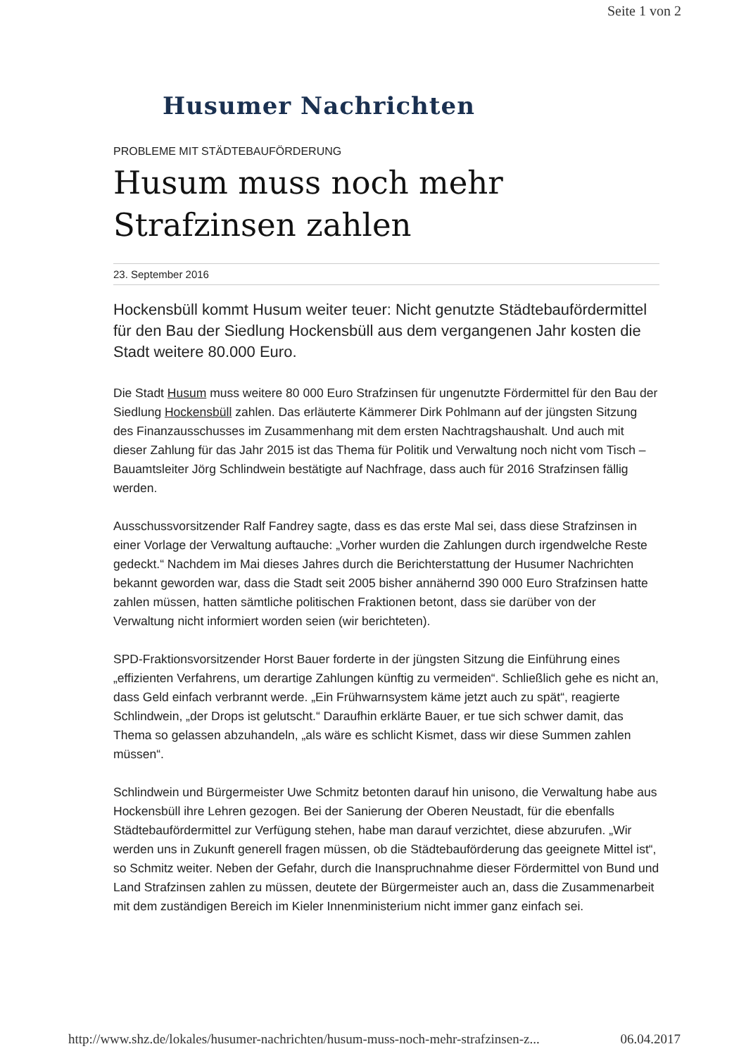Seite 1 von 2
Husumer Nachrichten
PROBLEME MIT STÄDTEBAUFÖRDERUNG
Husum muss noch mehr Strafzinsen zahlen
23. September 2016
Hockensbüll kommt Husum weiter teuer: Nicht genutzte Städtebaufördermittel für den Bau der Siedlung Hockensbüll aus dem vergangenen Jahr kosten die Stadt weitere 80.000 Euro.
Die Stadt Husum muss weitere 80 000 Euro Strafzinsen für ungenutzte Fördermittel für den Bau der Siedlung Hockensbüll zahlen. Das erläuterte Kämmerer Dirk Pohlmann auf der jüngsten Sitzung des Finanzausschusses im Zusammenhang mit dem ersten Nachtragshaushalt. Und auch mit dieser Zahlung für das Jahr 2015 ist das Thema für Politik und Verwaltung noch nicht vom Tisch – Bauamtsleiter Jörg Schlindwein bestätigte auf Nachfrage, dass auch für 2016 Strafzinsen fällig werden.
Ausschussvorsitzender Ralf Fandrey sagte, dass es das erste Mal sei, dass diese Strafzinsen in einer Vorlage der Verwaltung auftauche: „Vorher wurden die Zahlungen durch irgendwelche Reste gedeckt.“ Nachdem im Mai dieses Jahres durch die Berichterstattung der Husumer Nachrichten bekannt geworden war, dass die Stadt seit 2005 bisher annähernd 390 000 Euro Strafzinsen hatte zahlen müssen, hatten sämtliche politischen Fraktionen betont, dass sie darüber von der Verwaltung nicht informiert worden seien (wir berichteten).
SPD-Fraktionsvorsitzender Horst Bauer forderte in der jüngsten Sitzung die Einführung eines „effizienten Verfahrens, um derartige Zahlungen künftig zu vermeiden“. Schließlich gehe es nicht an, dass Geld einfach verbrannt werde. „Ein Frühwarnsystem käme jetzt auch zu spät“, reagierte Schlindwein, „der Drops ist gelutscht.“ Daraufhin erklärte Bauer, er tue sich schwer damit, das Thema so gelassen abzuhandeln, „als wäre es schlicht Kismet, dass wir diese Summen zahlen müssen“.
Schlindwein und Bürgermeister Uwe Schmitz betonten darauf hin unisono, die Verwaltung habe aus Hockensbüll ihre Lehren gezogen. Bei der Sanierung der Oberen Neustadt, für die ebenfalls Städtebaufördermittel zur Verfügung stehen, habe man darauf verzichtet, diese abzurufen. „Wir werden uns in Zukunft generell fragen müssen, ob die Städtebauförderung das geeignete Mittel ist“, so Schmitz weiter. Neben der Gefahr, durch die Inanspruchnahme dieser Fördermittel von Bund und Land Strafzinsen zahlen zu müssen, deutete der Bürgermeister auch an, dass die Zusammenarbeit mit dem zuständigen Bereich im Kieler Innenministerium nicht immer ganz einfach sei.
http://www.shz.de/lokales/husumer-nachrichten/husum-muss-noch-mehr-strafzinsen-z... 06.04.2017